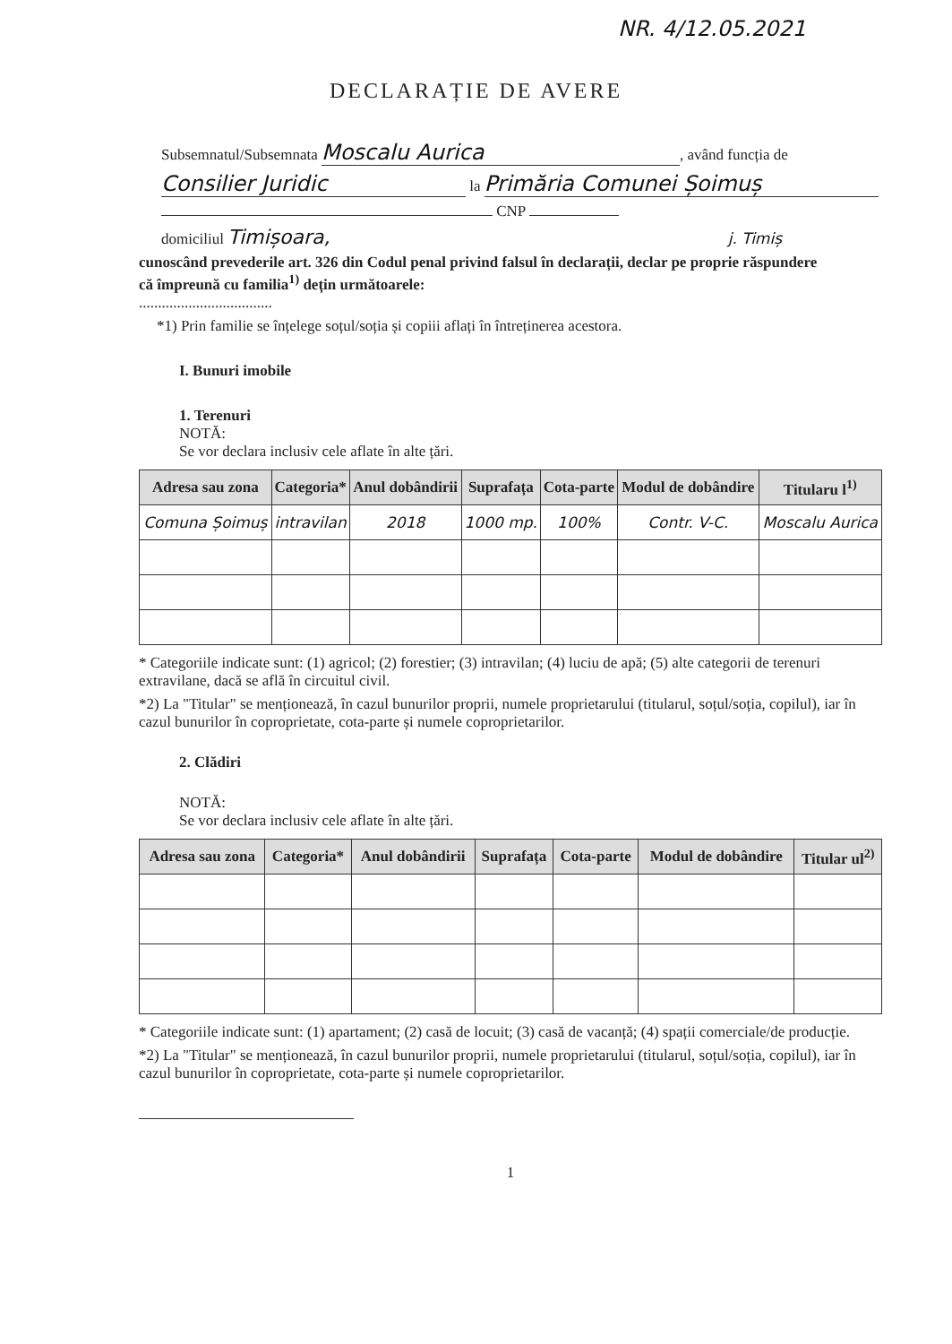NR. 4/12.05.2021
DECLARAȚIE DE AVERE
Subsemnatul/Subsemnata Moscalu Aurica, având funcția de
Consilier Juridic la Primăria Comunei Șoimuș
CNP
domiciliul Timișoara, j. Timiș
cunoscând prevederile art. 326 din Codul penal privind falsul în declarații, declar pe proprie răspundere
că împreună cu familia<sup>1)</sup> dețin următoarele:
...................................
*1) Prin familie se înțelege soțul/soția și copiii aflați în întreținerea acestora.
I. Bunuri imobile
1. Terenuri
NOTĂ:
Se vor declara inclusiv cele aflate în alte țări.
| Adresa sau zona | Categoria* | Anul dobândirii | Suprafața | Cota-parte | Modul de dobândire | Titularu l<sup>1)</sup> |
| --- | --- | --- | --- | --- | --- | --- |
| Comuna Șoimuș | intravilan | 2018 | 1000 mp. | 100% | Contr. V-C. | Moscalu Aurica |
* Categoriile indicate sunt: (1) agricol; (2) forestier; (3) intravilan; (4) luciu de apă; (5) alte categorii de terenuri extravilane, dacă se află în circuitul civil.
*2) La "Titular" se menționează, în cazul bunurilor proprii, numele proprietarului (titularul, soțul/soția, copilul), iar în cazul bunurilor în coproprietate, cota-parte și numele coproprietarilor.
2. Clădiri
NOTĂ:
Se vor declara inclusiv cele aflate în alte țări.
| Adresa sau zona | Categoria* | Anul dobândirii | Suprafața | Cota-parte | Modul de dobândire | Titular ul<sup>2)</sup> |
| --- | --- | --- | --- | --- | --- | --- |
* Categoriile indicate sunt: (1) apartament; (2) casă de locuit; (3) casă de vacanță; (4) spații comerciale/de producție.
*2) La "Titular" se menționează, în cazul bunurilor proprii, numele proprietarului (titularul, soțul/soția, copilul), iar în cazul bunurilor în coproprietate, cota-parte și numele coproprietarilor.
1